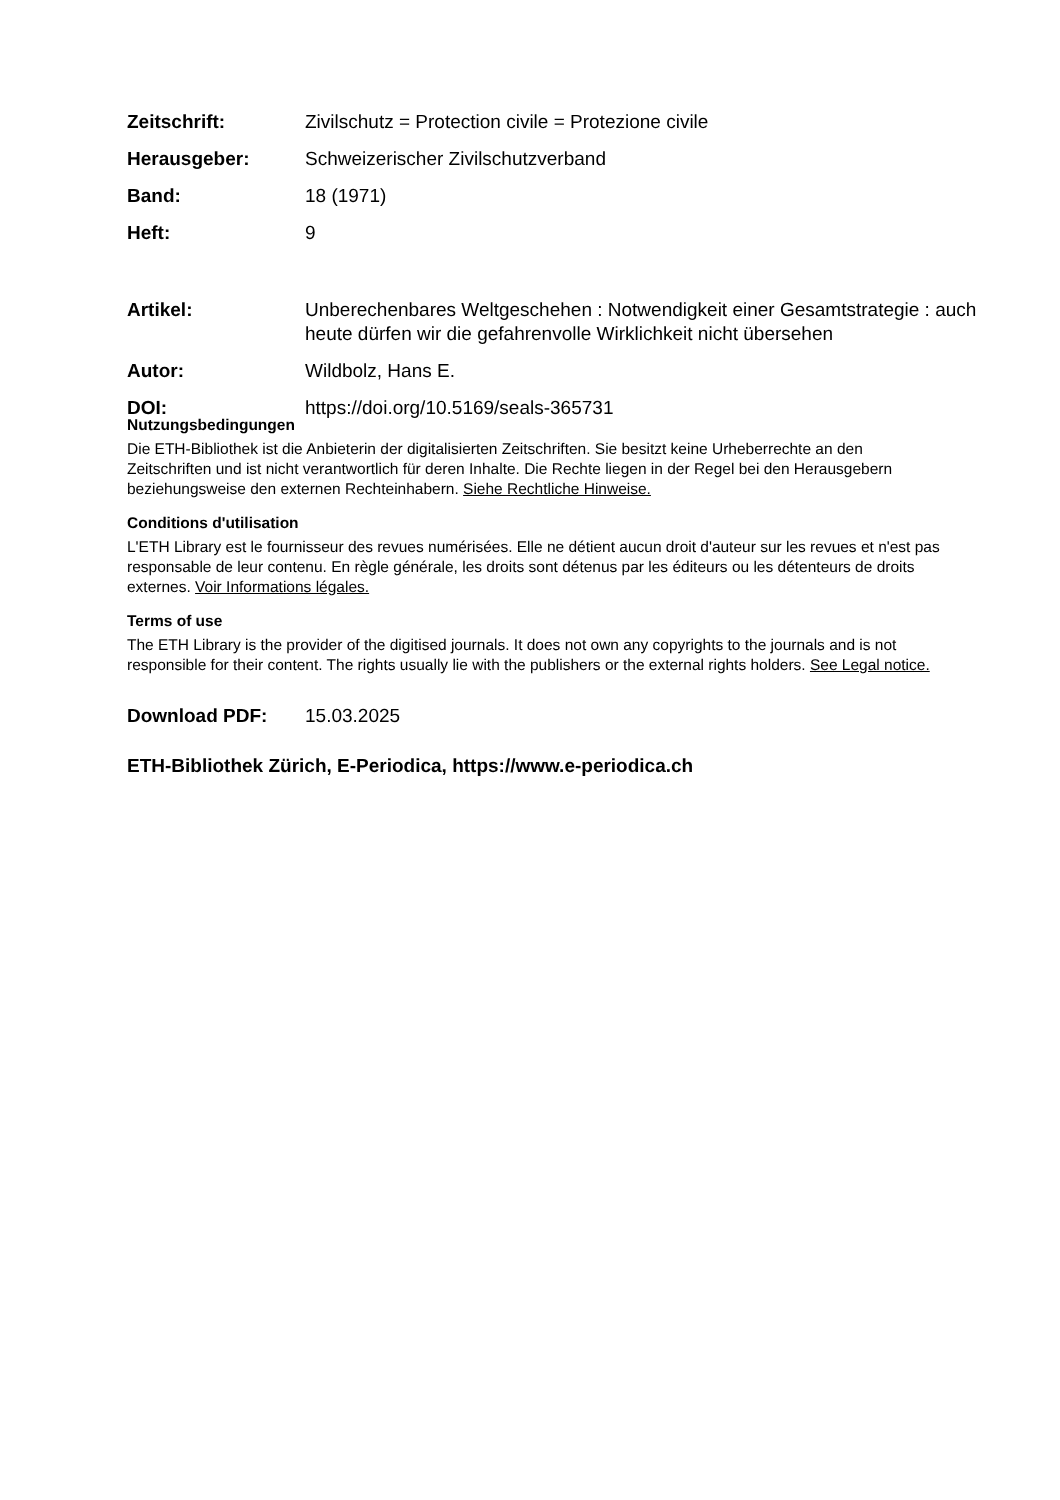Zeitschrift: Zivilschutz = Protection civile = Protezione civile
Herausgeber: Schweizerischer Zivilschutzverband
Band: 18 (1971)
Heft: 9
Artikel: Unberechenbares Weltgeschehen : Notwendigkeit einer Gesamtstrategie : auch heute dürfen wir die gefahrenvolle Wirklichkeit nicht übersehen
Autor: Wildbolz, Hans E.
DOI: https://doi.org/10.5169/seals-365731
Nutzungsbedingungen
Die ETH-Bibliothek ist die Anbieterin der digitalisierten Zeitschriften. Sie besitzt keine Urheberrechte an den Zeitschriften und ist nicht verantwortlich für deren Inhalte. Die Rechte liegen in der Regel bei den Herausgebern beziehungsweise den externen Rechteinhabern. Siehe Rechtliche Hinweise.
Conditions d'utilisation
L'ETH Library est le fournisseur des revues numérisées. Elle ne détient aucun droit d'auteur sur les revues et n'est pas responsable de leur contenu. En règle générale, les droits sont détenus par les éditeurs ou les détenteurs de droits externes. Voir Informations légales.
Terms of use
The ETH Library is the provider of the digitised journals. It does not own any copyrights to the journals and is not responsible for their content. The rights usually lie with the publishers or the external rights holders. See Legal notice.
Download PDF: 15.03.2025
ETH-Bibliothek Zürich, E-Periodica, https://www.e-periodica.ch